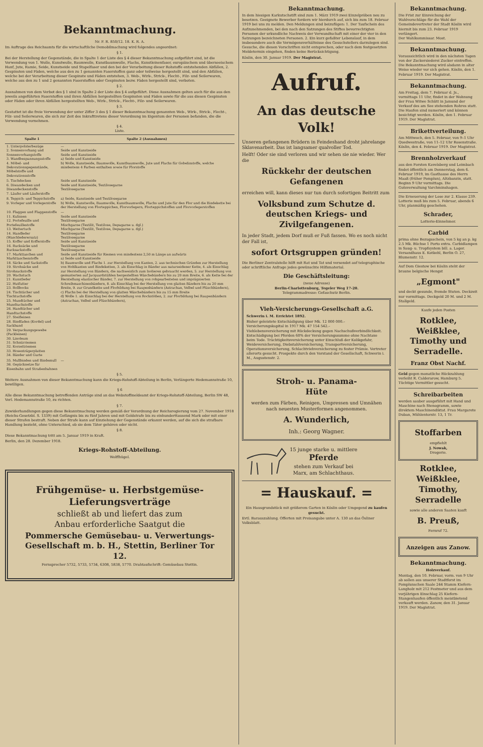Bekanntmachung.
Nr. F. R. 850/12. 18. K. R. A.
Im Auftrage des Reichsamts für die wirtschaftliche Demobilmachung wird folgendes angeordnet:
§ 1.
Bei der Herstellung der Gegenstände, die in Spalte 1 der Liste des § 4 dieser Bekanntmachung aufgeführt sind, ist die Verwendung von 1. Wolle, Kunstwolle, Baumwolle, Kunstbaumwolle, Flachs, Kunstleinenfaser, europäischem und überseeischem Hanf, Jute, Ramie, Seide, Kunstseide und Stapelfaser und den bei der Verarbeitung dieser Rohstoffe entstehenden Abfällen, 2. Gespinsten und Fäden, welche aus den zu 1 genannten Faserstoffen ganz oder teilweise hergestellt sind, und den Abfällen, welche bei der Verarbeitung dieser Gespinste und Fäden entstehen, 3. Web-, Wirk-, Strick-, Flecht-, Filz- und Seilerwaren, welche aus den zu 1 und 2 genannten Faserstoffen oder Gespinsten bezw. Fäden hergestellt sind, verboten.
§ 2.
Ausnahmen von dem Verbot des § 1 sind in Spalte 2 der Liste des § 4 aufgeführt. Diese Ausnahmen gelten auch für die aus den jeweils angeführten Faserstoffen und ihren Abfällen hergestellten Gespinsten und Fäden sowie für die aus diesen Gespinsten oder Fäden oder ihren Abfällen hergestellten Web-, Wirk-, Strick-, Flecht-, Filz- und Seilerwaren.
§ 3.
Gestattet ist die freie Verwendung der unter Ziffer 3 des § 1 dieser Bekanntmachung genannten Web-, Wirk-, Strick-, Flecht-, Filz- und Seilerwaren, die sich zur Zeit des Inkrafttretens dieser Verordnung im Eigentum der Personen befanden, die die Verwendung vornehmen.
§ 4.
Liste.
| Spalte 1 | Spalte 2 (Ausnahmen) |
| --- | --- |
| 1. Unterpolsterbezüge 2. Sonnenvorhang und Sonnenvorhangstoffe 3. Wandbespannungsstoffe 4. Möbel- und Dekorationsgegenstände, Möbelstoffe und Dekorationsstoffe | — Seide und Kunstseide Seide und Kunstseide a) Seide und Kunstseide b) Wolle, Kunstseide, Baumwolle, Kunstbaumwolle, Jute und Flachs für Gobelinstoffe, welche mindestens 4 Farben enthalten sowie für Florstoffe |
| 5. Tischdecken 6. Diwandecken und Diwandeckenstoffe 7. Läufer und Läuferstoffe | Seide und Kunstseide Seide und Kunstseide, Textilosegarne Textilosegarne |
| 8. Teppich- und Teppichstoffe 9. Vorleger und Vorlegerstoffe | a) Seide, Kunstseide und Textilosegarne b) Wolle, Kunstwolle, Baumwolle, Kunstbaumwolle, Flachs und Jute für den Flor und die Bindekette bei der Herstellung von Florteppichen, Florvorlegern, Florteppichstoffen und Florvorlegerstoffen |
| 10. Flaggen und Flaggenstoffe 11. Kulissen 12. Portefeuille und Portefeuillestoffe 13. Wettertuch 14. Handleder (Waschlederersatz) 15. Koffer und Kofferstoffe 16. Rucksäcke und Rucksackstoffe 17. Markttaschen und Markttaschenstoffe 18. Säcke und Sackstoffe 19. Strohsäcke und Strohsackstoffe 20. Wachstuch 21. Kunstleder 22. Hutfutter 23. Rollbocks 24. Tischtücher und Tischtuchstoffe 25. Mundtücher und Mundtuchstoffe 26. Handtücher und Handtuchstoffe 27. Steifleinen 28. Bindfaden (Kordel) und Sackband 29. Verpackungsgewebe (Packleinen) 30. Linoleum 31. Schnürriemen 32. Korsettriemen 33. Hosenträgerplatten 34. Bänder und Gurte | — Seide und Kunstseide Textilosegarne Mischgarne (Textilit, Textilose, Depagarne u. dgl.) Mischgarne (Textilit, Textilose, Depagarne u. dgl.) Textilosegarne Textilosegarne Seide und Kunstseide Textilosegarne Textilosegarne Seide und Kunstseide für Riemen von mindestens 2,50 m Länge an aufwärts a) Seide und Kunstseide b) Baumwolle und Flachs 1. zur Herstellung von Kanten, 2. aus technischen Gründen zur Herstellung von Hohlkanten und Bindeketten, 3. als Einschlag in Bänder aus naturseidener Kette, 4. als Einschlag zur Herstellung von Bändern, die nachweislich zum Isolieren gebraucht werden, 5. zur Herstellung von gemusterten auf Jacquardstühlen hergestellten Wäschebändern bis zu 20 mm Breite, 6. als Kette bei der Herstellung elastischer Bänder, 7. zur Herstellung von rohgearbeiteten und imprägnierten Schreibmaschinenbändern, 8. als Einschlag bei der Herstellung von glatten Bändern bis zu 20 mm Breite, 9. zur Grundkette und Florbildung bei Raupenbändern (Astrachan, Velbel und Plüschbändern), c) Flachs bei der Herstellung von glatten Wäschebändern bis zu 15 mm Breite d) Wolle 1. als Einschlag bei der Herstellung von Rockstößen, 2. zur Florbildung bei Raupenbändern (Astrachan, Velbel und Plüschbändern), |
| 35. Mullbinden und Bindemull 36. Gepäcknetze für Eisenbahn und Straßenbahnen | — |
§ 5.
Weitere Ausnahmen von dieser Bekanntmachung kann die Kriegs-Rohstoff-Abteilung in Berlin, Verlängerte Hedemannstraße 10, bewilligen.
§ 6
Alle diese Bekanntmachung betreffenden Anträge sind an das Webstoffmeldeamt der Kriegs-Rohstoff-Abteilung, Berlin SW 48, Verl. Hedemannstraße 10, zu richten.
§ 7.
Zuwiderhandlungen gegen diese Bekanntmachung werden gemäß der Verordnung der Reichsregierung vom 27. November 1918 (Reichs-Gesetzbl. S. 1339) mit Gefängnis bis zu fünf Jahren und mit Geldstrafe bis zu einhunderttausend Mark oder mit einer dieser Strafen bestraft. Neben der Strafe kann auf Einziehung der Gegenstände erkannt werden, auf die sich die strafbare Handlung bezieht, ohne Unterschied, ob sie dem Täter gehören oder nicht.
§ 8.
Diese Bekanntmachung tritt am 5. Januar 1919 in Kraft.
Berlin, den 28. Dezember 1918.
Kriegs-Rohstoff-Abteilung.
Wolffhügel.
Frühgemüse- u. Herbstgemüse-
Lieferungsverträge
schließt ab und liefert das zum
Anbau erforderliche Saatgut die
Pommersche Gemüsebau- u. Verwertungs-
Gesellschaft m. b. H., Stettin, Berliner Tor 12.
Fernsprecher 5732, 5733, 5734, 6308, 5838, 5770. Drahtaufschrift: Gemüsebau Stettin.
Bekanntmachung.
In dem hiesigen Karkutschstift sind zum 1. März 1919 zwei Einzelpröben neu zu besetzen. Geeignete Bewerber fordern wir hierdurch auf, sich bis zum 18. Februar 1919 bei uns zu melden. Den Meldungen sind beizufügen: 1. Der Taufschein des Aufzunehmenden, bei den nach den Satzungen des Stiftes bevorrechtigten Personen der urkundliche Nachweis der Verwandtschaft mit einer der vier in den Satzungen bezeichneten Personen. 2. Ein kurz gefaßter Lebenslauf, in dem insbesondere auch die Vermögensverhältnisse des Gesuchstellers darzulegen sind. Gesuche, die diesen Vorschriften nicht entsprechen, oder nach dem festgesetzten Meldetermin eingehen, finden keine Berücksichtigung.
Köslin, den 30. Januar 1919. Der Magistrat.
Aufruf.
An das deutsche Volk!
Unseren gefangenen Brüdern in Feindeshand droht jahrelange Sklavenarbeit. Das ist langsamer qualvoller Tod.
Helft! Oder sie sind verloren und wir sehen sie nie wieder. Wer die
Rückkehr der deutschen Gefangenen
erreichen will, kann dieses nur tun durch sofortigen Beitritt zum
Volksbund zum Schutze d. deutschen Kriegs- und Zivilgefangenen.
In jeder Stadt, jedem Dorf muß er Fuß fassen. Wo es noch nicht der Fall ist,
sofort Ortsgruppen gründen!
Die Berliner Zentralstelle hilft mit Rat und Tat und versendet auf telegraphische oder schriftliche Anfrage jedes gewünschte Hilfsmaterial.
Die Geschäftsleitung:
(neue Adresse)
Berlin-Charlottenburg, Tegeler Weg 17-20.
Telegrammadresse: Gefaschutz Berlin.
Vieh-Versicherungs-Gesellschaft a.G.
Schwerin i. M. Errichtet 1892.
Bisher geleistete Entschädigung über Mk. 12 000 000.–
Versicherungskapital in 1917 Mk. 47 154 542.–
Viehlebensversicherung mit Rückdeckung gegen Nachschußverbindlichkeit. Entschädigung bei Pferden 60% der Versicherungssumme ohne Nachtaxe beim Tode. Trächtigkeitsversicherung unter Einschluß der Kolikgefahr, Weideversicherung, Diebstahlversicherung, Transportversicherung, Operationsversicherung, Schlachtviehversicherung zu fester Prämie. Vertreter allerorts gesucht. Prospekte durch den Vorstand der Gesellschaft, Schwerin i. M., Augustenstr. 2.
Stroh- u. Panama-
Hüte
werden zum Färben, Reinigen, Umpressen und Umnähen nach neuesten Musterformen angenommen.
A. Wunderlich,
Inh.: Georg Wagner.
15 junge starke u. mittlere
Pferde
stehen zum Verkauf bei
Marx, am Schlachthaus.
= Hauskauf. =
Ein Hausgrundstück mit größerem Garten in Köslin oder Umgegend zu kaufen gesucht.
Evtl. Barauszahlung. Offerten mit Preisangabe unter A. 130 an das Ösliner Volksblatt.
Bekanntmachung.
Die Frist zur Einreichung der Wahlvorschläge für die Wahl der Gemeindevertreter der Stadt Köslin wird hiermit bis zum 23. Februar 1919 verlängert.
Der Wahlkommissar. Most.
Bekanntmachung.
Voraussichtlich wird in den nächsten Tagen von der Zuckersiederei Zucker eintreffen. Die Bekanntmachung wird alsdann in alter Weise wieder vor sich gehen. Köslin, den 1. Februar 1919. Der Magistrat.
Bekanntmachung.
Am Freitag, dem 7. Februar d. Js., vormittags 11 Uhr, findet in der Wohnung der Frau Witwe Schütt in Jamund der Verkauf des am See stehenden Rohres statt. Die Haufen sind numeriert und können besichtigt werden. Köslin, den 1. Februar 1919. Der Magistrat.
Brikettverteilung.
Am Mittwoch, den 5. Februar, von 9–1 Uhr Quedwestraße, von 11–12 Uhr Rosenstraße. Köslin, den 4. Februar 1919. Der Magistrat.
Brennholzverkauf
aus den Forsten Kavelsberg und Leimbach findet öffentlich am Donnerstag, dem 6. Februar 1919, im Gasthause des Herrn Maaß (früher Pomplun), Altzbanzin, statt. Beginn 9 Uhr vormittags. Die Gutsverwaltung Varchminshagen.
Die Erneuerung der Lose zur 2. Klasse 239. Lotterie muß bis zum 5. Februar, abends 6 Uhr, planmäßig geschehen.
Schrader,
Lotterie-Einnehmer.
Carbid
prima ohne Bezugsschein, von 5 kg an p. kg 2.5 Mk. Büchse 1 Porto extra. Carbidlampen in Saug- u. Tropfsystem bill. a. Lager. Versandhaus E. Kotkehl, Berlin O. 27, Blumenstr. 12.
Auf Dom Giestow bei Köslin steht der braune belgische Hengst
„Egmont"
und deckt gesunde, fremde Stuten. Deckzeit nur vormittags. Deckgeld 20 M. und 2 M. Stallgeld.
Kaufe jeden Posten
Rotklee, Weißklee, Timothy und Serradelle.
Franz Obst Nachf.
Geld gegen monatliche Rückzahlung verleiht R. Calderarow, Hamburg 5. Tüchtige Vermittler gesucht.
Schreibarbeiten
werden sauber ausgeführt mit Hand und Maschine nach Stenogramm, sowie direktem Maschinendiktat. Frau Margarete Duban, Mühlentorstr. 13, 1 Tr.
Stoffarben
empfiehlt
J. Nowak,
Drogerie.
Rotklee,
Weißklee,
Timothy,
Serradelle
sowie alle anderen Saaten kauft
B. Preuß,
Fernruf 72.
Anzeigen aus Zanow.
Bekanntmachung.
Holzverkauf.
Montag, den 10. Februar, vorm. von 9 Uhr ab sollen aus unserer Stadtforst im Pomplunschen Saale 244 Stamm Kiefern-Langholz mit 212 Festmeter und aus dem vorjährigen Einschlag 25 Kiefern-Stangenhaufen öffentlich meistbietend verkauft werden. Zanow, den 31. Januar 1919. Der Magistrat.